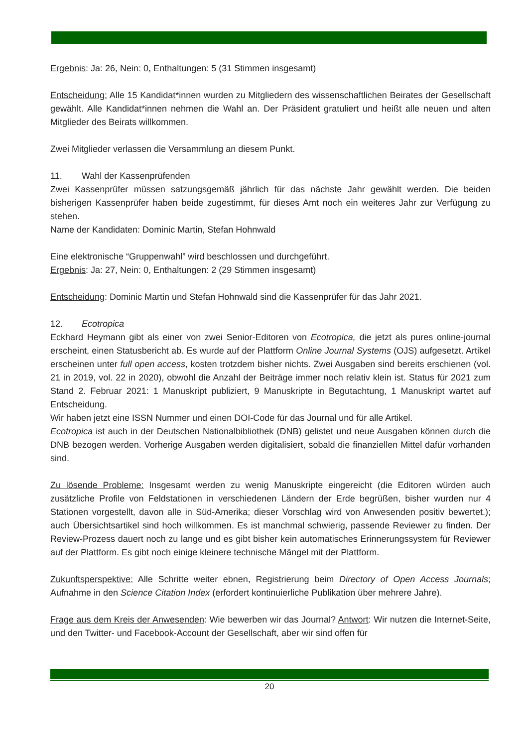Ergebnis: Ja: 26, Nein: 0, Enthaltungen: 5 (31 Stimmen insgesamt)
Entscheidung: Alle 15 Kandidat*innen wurden zu Mitgliedern des wissenschaftlichen Beirates der Gesellschaft gewählt. Alle Kandidat*innen nehmen die Wahl an. Der Präsident gratuliert und heißt alle neuen und alten Mitglieder des Beirats willkommen.
Zwei Mitglieder verlassen die Versammlung an diesem Punkt.
11. Wahl der Kassenprüfenden
Zwei Kassenprüfer müssen satzungsgemäß jährlich für das nächste Jahr gewählt werden. Die beiden bisherigen Kassenprüfer haben beide zugestimmt, für dieses Amt noch ein weiteres Jahr zur Verfügung zu stehen.
Name der Kandidaten: Dominic Martin, Stefan Hohnwald
Eine elektronische “Gruppenwahl” wird beschlossen und durchgeführt.
Ergebnis: Ja: 27, Nein: 0, Enthaltungen: 2 (29 Stimmen insgesamt)
Entscheidung: Dominic Martin und Stefan Hohnwald sind die Kassenprüfer für das Jahr 2021.
12. Ecotropica
Eckhard Heymann gibt als einer von zwei Senior-Editoren von Ecotropica, die jetzt als pures online-journal erscheint, einen Statusbericht ab. Es wurde auf der Plattform Online Journal Systems (OJS) aufgesetzt. Artikel erscheinen unter full open access, kosten trotzdem bisher nichts. Zwei Ausgaben sind bereits erschienen (vol. 21 in 2019, vol. 22 in 2020), obwohl die Anzahl der Beiträge immer noch relativ klein ist. Status für 2021 zum Stand 2. Februar 2021: 1 Manuskript publiziert, 9 Manuskripte in Begutachtung, 1 Manuskript wartet auf Entscheidung.
Wir haben jetzt eine ISSN Nummer und einen DOI-Code für das Journal und für alle Artikel.
Ecotropica ist auch in der Deutschen Nationalbibliothek (DNB) gelistet und neue Ausgaben können durch die DNB bezogen werden. Vorherige Ausgaben werden digitalisiert, sobald die finanziellen Mittel dafür vorhanden sind.
Zu lösende Probleme: Insgesamt werden zu wenig Manuskripte eingereicht (die Editoren würden auch zusätzliche Profile von Feldstationen in verschiedenen Ländern der Erde begrüßen, bisher wurden nur 4 Stationen vorgestellt, davon alle in Süd-Amerika; dieser Vorschlag wird von Anwesenden positiv bewertet.); auch Übersichtsartikel sind hoch willkommen. Es ist manchmal schwierig, passende Reviewer zu finden. Der Review-Prozess dauert noch zu lange und es gibt bisher kein automatisches Erinnerungssystem für Reviewer auf der Plattform. Es gibt noch einige kleinere technische Mängel mit der Plattform.
Zukunftsperspektive: Alle Schritte weiter ebnen, Registrierung beim Directory of Open Access Journals; Aufnahme in den Science Citation Index (erfordert kontinuierliche Publikation über mehrere Jahre).
Frage aus dem Kreis der Anwesenden: Wie bewerben wir das Journal? Antwort: Wir nutzen die Internet-Seite, und den Twitter- und Facebook-Account der Gesellschaft, aber wir sind offen für
20